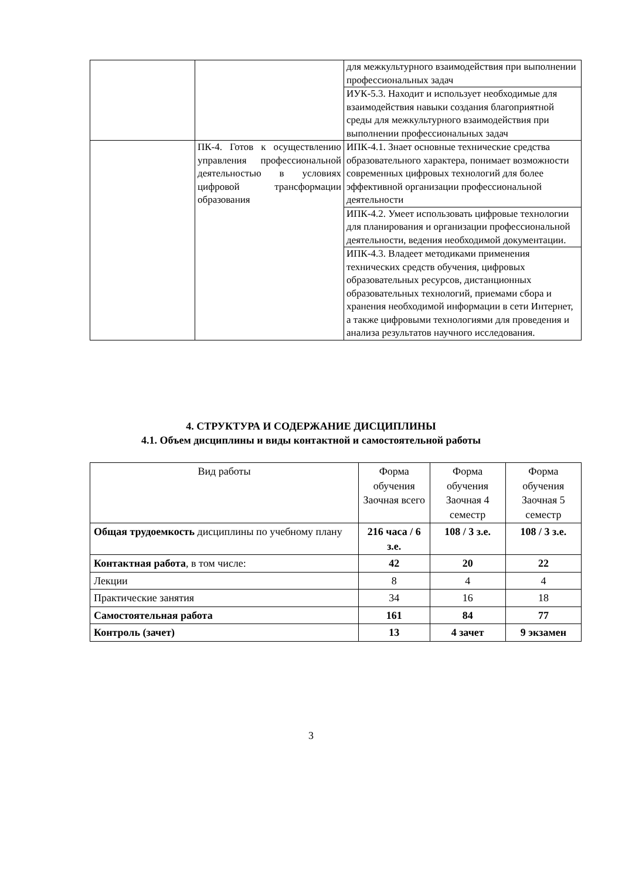| | | для межкультурного взаимодействия при выполнении профессиональных задач |
| | | ИУК-5.3. Находит и использует необходимые для взаимодействия навыки создания благоприятной среды для межкультурного взаимодействия при выполнении профессиональных задач |
| | ПК-4. Готов к осуществлению управления профессиональной деятельностью в условиях цифровой трансформации образования | ИПК-4.1. Знает основные технические средства образовательного характера, понимает возможности современных цифровых технологий для более эффективной организации профессиональной деятельности |
| | | ИПК-4.2. Умеет использовать цифровые технологии для планирования и организации профессиональной деятельности, ведения необходимой документации. |
| | | ИПК-4.3. Владеет методиками применения технических средств обучения, цифровых образовательных ресурсов, дистанционных образовательных технологий, приемами сбора и хранения необходимой информации в сети Интернет, а также цифровыми технологиями для проведения и анализа результатов научного исследования. |
4. СТРУКТУРА И СОДЕРЖАНИЕ ДИСЦИПЛИНЫ
4.1. Объем дисциплины и виды контактной и самостоятельной работы
| Вид работы | Форма обучения Заочная всего | Форма обучения Заочная 4 семестр | Форма обучения Заочная 5 семестр |
| --- | --- | --- | --- |
| Общая трудоемкость дисциплины по учебному плану | 216 часа / 6 з.е. | 108 / 3 з.е. | 108 / 3 з.е. |
| Контактная работа , в том числе: | 42 | 20 | 22 |
| Лекции | 8 | 4 | 4 |
| Практические занятия | 34 | 16 | 18 |
| Самостоятельная работа | 161 | 84 | 77 |
| Контроль (зачет) | 13 | 4 зачет | 9 экзамен |
3